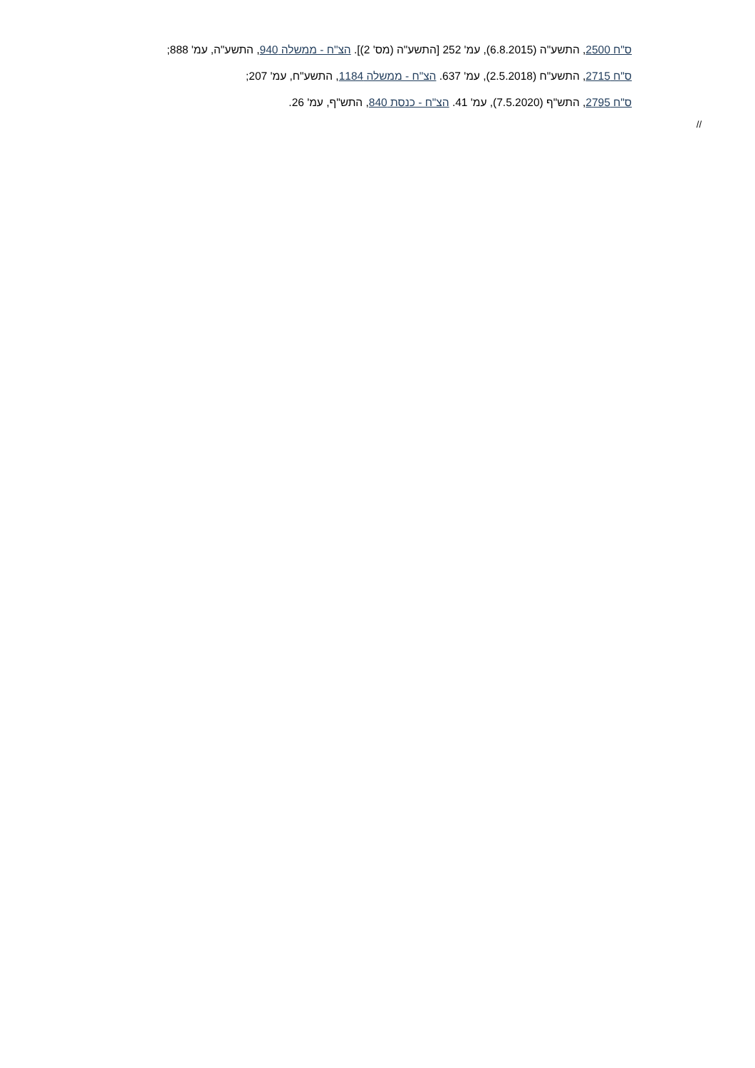ס"ח 2500, התשע"ה (6.8.2015), עמ' 252 [התשע"ה (מס' 2)]. הצ"ח - ממשלה 940, התשע"ה, עמ' 888;
ס"ח 2715, התשע"ח (2.5.2018), עמ' 637. הצ"ח - ממשלה 1184, התשע"ח, עמ' 207;
ס"ח 2795, התש"ף (7.5.2020), עמ' 41. הצ"ח - כנסת 840, התש"ף, עמ' 26.
//